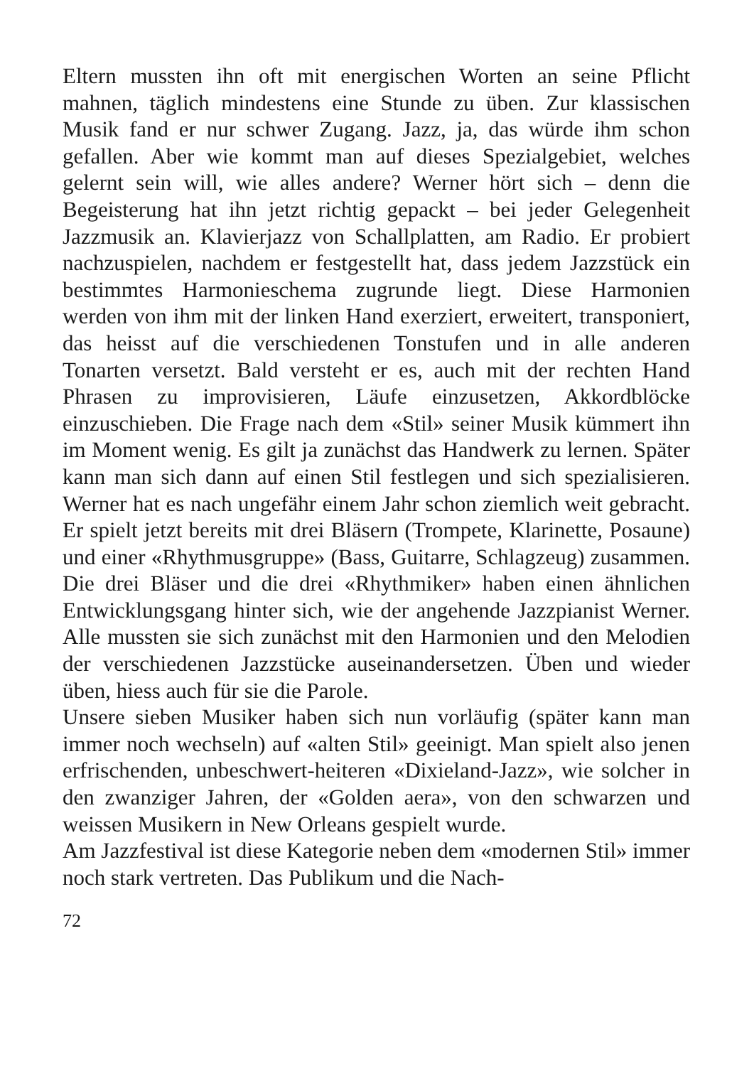Eltern mussten ihn oft mit energischen Worten an seine Pflicht mahnen, täglich mindestens eine Stunde zu üben. Zur klassischen Musik fand er nur schwer Zugang. Jazz, ja, das würde ihm schon gefallen. Aber wie kommt man auf dieses Spezialgebiet, welches gelernt sein will, wie alles andere? Werner hört sich – denn die Begeisterung hat ihn jetzt richtig gepackt – bei jeder Gelegenheit Jazzmusik an. Klavierjazz von Schallplatten, am Radio. Er probiert nachzuspielen, nachdem er festgestellt hat, dass jedem Jazzstück ein bestimmtes Harmonieschema zugrunde liegt. Diese Harmonien werden von ihm mit der linken Hand exerziert, erweitert, transponiert, das heisst auf die verschiedenen Tonstufen und in alle anderen Tonarten versetzt. Bald versteht er es, auch mit der rechten Hand Phrasen zu improvisieren, Läufe einzusetzen, Akkordblöcke einzuschieben. Die Frage nach dem «Stil» seiner Musik kümmert ihn im Moment wenig. Es gilt ja zunächst das Handwerk zu lernen. Später kann man sich dann auf einen Stil festlegen und sich spezialisieren. Werner hat es nach ungefähr einem Jahr schon ziemlich weit gebracht. Er spielt jetzt bereits mit drei Bläsern (Trompete, Klarinette, Posaune) und einer «Rhythmusgruppe» (Bass, Guitarre, Schlagzeug) zusammen. Die drei Bläser und die drei «Rhythmiker» haben einen ähnlichen Entwicklungsgang hinter sich, wie der angehende Jazzpianist Werner. Alle mussten sie sich zunächst mit den Harmonien und den Melodien der verschiedenen Jazzstücke auseinandersetzen. Üben und wieder üben, hiess auch für sie die Parole.
Unsere sieben Musiker haben sich nun vorläufig (später kann man immer noch wechseln) auf «alten Stil» geeinigt. Man spielt also jenen erfrischenden, unbeschwert-heiteren «Dixieland-Jazz», wie solcher in den zwanziger Jahren, der «Golden aera», von den schwarzen und weissen Musikern in New Orleans gespielt wurde.
Am Jazzfestival ist diese Kategorie neben dem «modernen Stil» immer noch stark vertreten. Das Publikum und die Nach-
72